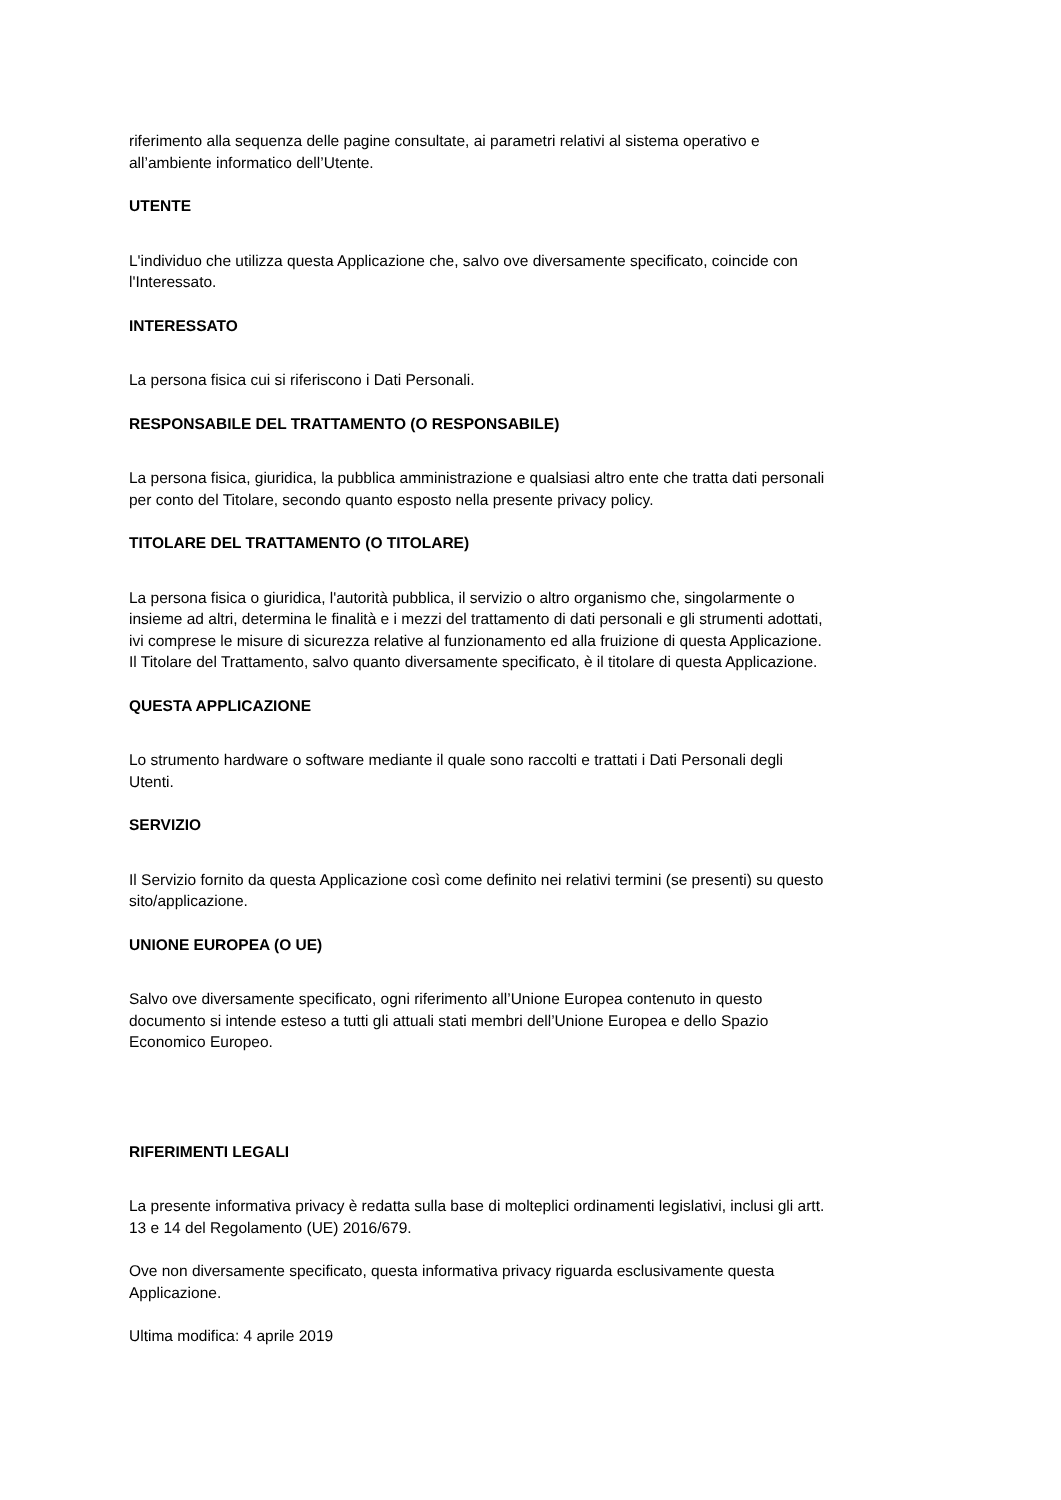riferimento alla sequenza delle pagine consultate, ai parametri relativi al sistema operativo e
all’ambiente informatico dell’Utente.
UTENTE
L'individuo che utilizza questa Applicazione che, salvo ove diversamente specificato, coincide con
l'Interessato.
INTERESSATO
La persona fisica cui si riferiscono i Dati Personali.
RESPONSABILE DEL TRATTAMENTO (O RESPONSABILE)
La persona fisica, giuridica, la pubblica amministrazione e qualsiasi altro ente che tratta dati personali
per conto del Titolare, secondo quanto esposto nella presente privacy policy.
TITOLARE DEL TRATTAMENTO (O TITOLARE)
La persona fisica o giuridica, l'autorità pubblica, il servizio o altro organismo che, singolarmente o
insieme ad altri, determina le finalità e i mezzi del trattamento di dati personali e gli strumenti adottati,
ivi comprese le misure di sicurezza relative al funzionamento ed alla fruizione di questa Applicazione.
Il Titolare del Trattamento, salvo quanto diversamente specificato, è il titolare di questa Applicazione.
QUESTA APPLICAZIONE
Lo strumento hardware o software mediante il quale sono raccolti e trattati i Dati Personali degli
Utenti.
SERVIZIO
Il Servizio fornito da questa Applicazione così come definito nei relativi termini (se presenti) su questo
sito/applicazione.
UNIONE EUROPEA (O UE)
Salvo ove diversamente specificato, ogni riferimento all’Unione Europea contenuto in questo
documento si intende esteso a tutti gli attuali stati membri dell’Unione Europea e dello Spazio
Economico Europeo.
RIFERIMENTI LEGALI
La presente informativa privacy è redatta sulla base di molteplici ordinamenti legislativi, inclusi gli artt.
13 e 14 del Regolamento (UE) 2016/679.
Ove non diversamente specificato, questa informativa privacy riguarda esclusivamente questa
Applicazione.
Ultima modifica: 4 aprile 2019